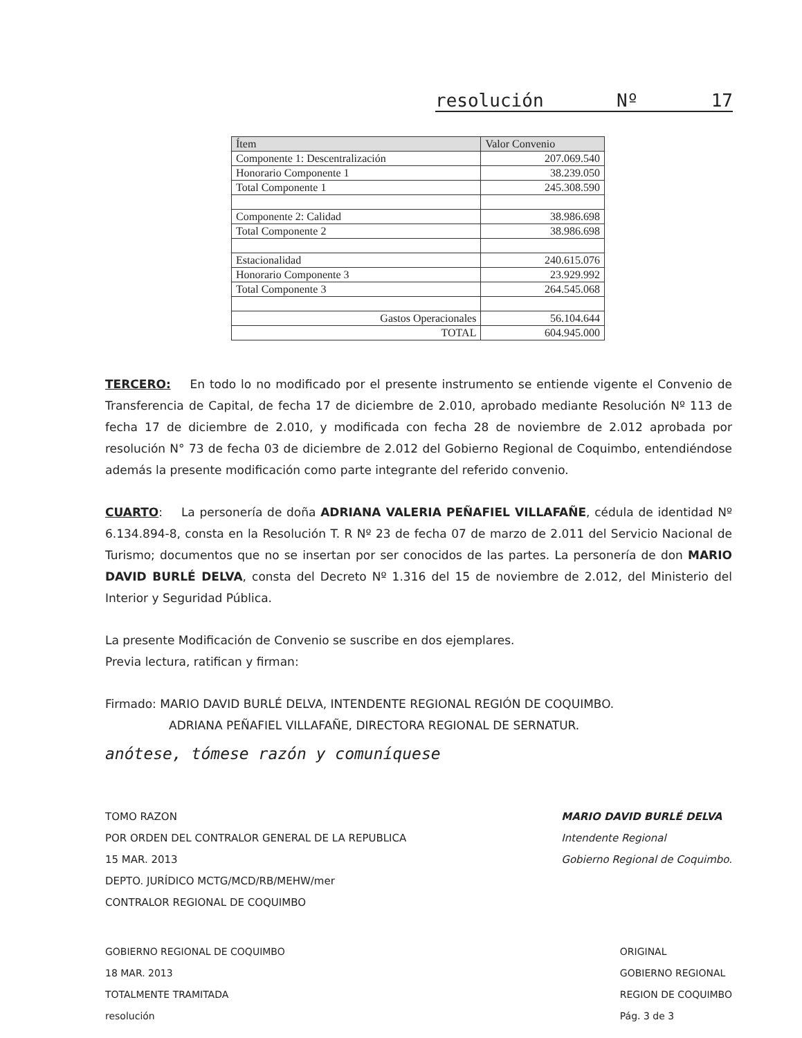resolución Nº 17
| Ítem | Valor Convenio |
| --- | --- |
| Componente 1: Descentralización | 207.069.540 |
| Honorario Componente 1 | 38.239.050 |
| Total Componente 1 | 245.308.590 |
| Componente 2: Calidad | 38.986.698 |
| Total Componente 2 | 38.986.698 |
| Estacionalidad | 240.615.076 |
| Honorario Componente 3 | 23.929.992 |
| Total Componente 3 | 264.545.068 |
| Gastos Operacionales | 56.104.644 |
| TOTAL | 604.945.000 |
TERCERO: En todo lo no modificado por el presente instrumento se entiende vigente el Convenio de Transferencia de Capital, de fecha 17 de diciembre de 2.010, aprobado mediante Resolución Nº 113 de fecha 17 de diciembre de 2.010, y modificada con fecha 28 de noviembre de 2.012 aprobada por resolución N° 73 de fecha 03 de diciembre de 2.012 del Gobierno Regional de Coquimbo, entendiéndose además la presente modificación como parte integrante del referido convenio.
CUARTO: La personería de doña ADRIANA VALERIA PEÑAFIEL VILLAFAÑE, cédula de identidad Nº 6.134.894-8, consta en la Resolución T. R Nº 23 de fecha 07 de marzo de 2.011 del Servicio Nacional de Turismo; documentos que no se insertan por ser conocidos de las partes. La personería de don MARIO DAVID BURLÉ DELVA, consta del Decreto Nº 1.316 del 15 de noviembre de 2.012, del Ministerio del Interior y Seguridad Pública.
La presente Modificación de Convenio se suscribe en dos ejemplares.
Previa lectura, ratifican y firman:
Firmado: MARIO DAVID BURLÉ DELVA, INTENDENTE REGIONAL REGIÓN DE COQUIMBO.
ADRIANA PEÑAFIEL VILLAFAÑE, DIRECTORA REGIONAL DE SERNATUR.
anótese, tómese razón y comuníquese
TOMO RAZON
POR ORDEN DEL CONTRALOR GENERAL DE LA REPUBLICA
15 MAR. 2013
DEPTO. JURÍDICO MCTG/MCD/RB/MEHW/mer
CONTRALOR REGIONAL DE COQUIMBO
MARIO DAVID BURLÉ DELVA
Intendente Regional
Gobierno Regional de Coquimbo.
GOBIERNO REGIONAL DE COQUIMBO
18 MAR. 2013
TOTALMENTE TRAMITADA
resolución
ORIGINAL
GOBIERNO REGIONAL
REGION DE COQUIMBO
Pág. 3 de 3